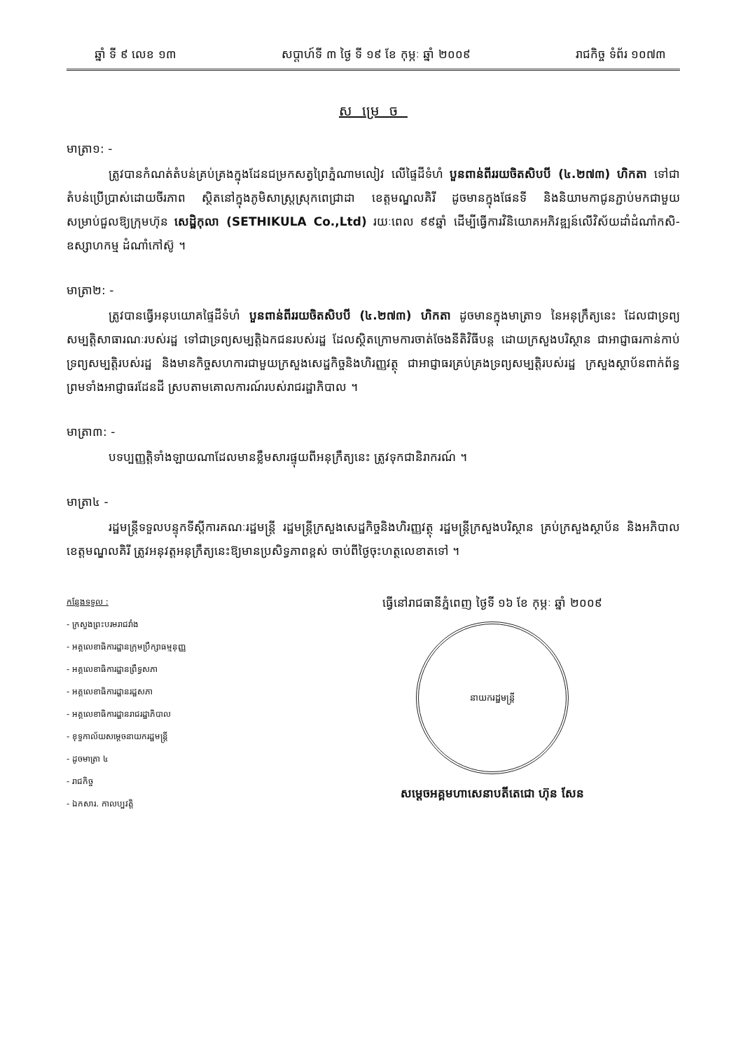ឆ្នាំ ទី ៩ លេខ ១៣ សប្តាហ៍ទី ៣ ថ្ងៃ ទី ១៩ ខែ កុម្ភៈ ឆ្នាំ ២០០៩ រាជកិច្ច ទំព័រ ១០៧៣
សម្រេច
មាត្រា១: -
ត្រូវបានកំណត់តំបន់គ្រប់គ្រងក្នុងដែនជម្រកសត្វព្រៃភ្នំណាមលៀវ លើផ្ទៃដីទំហំ បួនពាន់ពីររយចិតសិបបី (៤.២៧៣) ហិកតា ទៅជាតំបន់ប្រើប្រាស់ដោយចីរភាព ស្ថិតនៅក្នុងភូមិសាស្ត្រស្រុកពេជ្រាដា ខេត្តមណ្ឌលគិរី ដូចមានក្នុងផែនទី និងនិយាមកាជូនភ្ជាប់មកជាមួយ សម្រាប់ជួលឱ្យក្រុមហ៊ុន សេដ្ឋិកុលា (SETHIKULA Co.,Ltd) រយៈពេល ៩៩ឆ្នាំ ដើម្បីធ្វើការវិនិយោគអភិវឌ្ឍន៍លើវិស័យដាំដំណាំកសិ-ឧស្សាហកម្ម ដំណាំកៅស៊ូ ។
មាត្រា២: -
ត្រូវបានធ្វើអនុបយោគផ្ទៃដីទំហំ បួនពាន់ពីររយចិតសិបបី (៤.២៧៣) ហិកតា ដូចមានក្នុងមាត្រា១ នៃអនុក្រឹត្យនេះ ដែលជាទ្រព្យសម្បត្តិសាធារណៈរបស់រដ្ឋ ទៅជាទ្រព្យសម្បត្តិឯកជនរបស់រដ្ឋ ដែលស្ថិតក្រោមការចាត់ចែងនីតិវិធីបន្ត ដោយក្រសួងបរិស្ថាន ជាអាជ្ញាធរកាន់កាប់ទ្រព្យសម្បត្តិរបស់រដ្ឋ និងមានកិច្ចសហការជាមួយក្រសួងសេដ្ឋកិច្ចនិងហិរញ្ញវត្ថុ ជាអាជ្ញាធរគ្រប់គ្រងទ្រព្យសម្បត្តិរបស់រដ្ឋ ក្រសួងស្ថាប័នពាក់ព័ន្ធ ព្រមទាំងអាជ្ញាធរដែនដី ស្របតាមគោលការណ៍របស់រាជរដ្ឋាភិបាល ។
មាត្រា៣: -
បទប្បញ្ញត្តិទាំងឡាយណាដែលមានខ្លឹមសារផ្ទុយពីអនុក្រឹត្យនេះ ត្រូវទុកជានិរាករណ៍ ។
មាត្រា៤ -
រដ្ឋមន្ត្រីទទួលបន្ទុកទីស្តីការគណៈរដ្ឋមន្ត្រី រដ្ឋមន្ត្រីក្រសួងសេដ្ឋកិច្ចនិងហិរញ្ញវត្ថុ រដ្ឋមន្ត្រីក្រសួងបរិស្ថាន គ្រប់ក្រសួងស្ថាប័ន និងអភិបាលខេត្តមណ្ឌលគិរី ត្រូវអនុវត្តអនុក្រឹត្យនេះឱ្យមានប្រសិទ្ធភាពខ្ពស់ ចាប់ពីថ្ងៃចុះហត្ថលេខាតទៅ ។
កន្លែងទទួល :
- ក្រសួងព្រះបរមរាជវាំង
- អគ្គលេខាធិការដ្ឋានក្រុមប្រឹក្សាធម្មនុញ្ញ
- អគ្គលេខាធិការដ្ឋានព្រឹទ្ធសភា
- អគ្គលេខាធិការដ្ឋានរដ្ឋសភា
- អគ្គលេខាធិការដ្ឋានរាជរដ្ឋាភិបាល
- ខុទ្ទកាល័យសម្តេចនាយករដ្ឋមន្ត្រី
- ដូចមាត្រា ៤
- រាជកិច្ច
- ឯកសារ. កាលប្បវត្តិ
ធ្វើនៅរាជធានីភ្នំពេញ ថ្ងៃទី ១៦ ខែ កុម្ភៈ ឆ្នាំ ២០០៩
នាយករដ្ឋមន្ត្រី
សម្តេចអគ្គមហាសេនាបតីតេជោ ហ៊ុន សែន